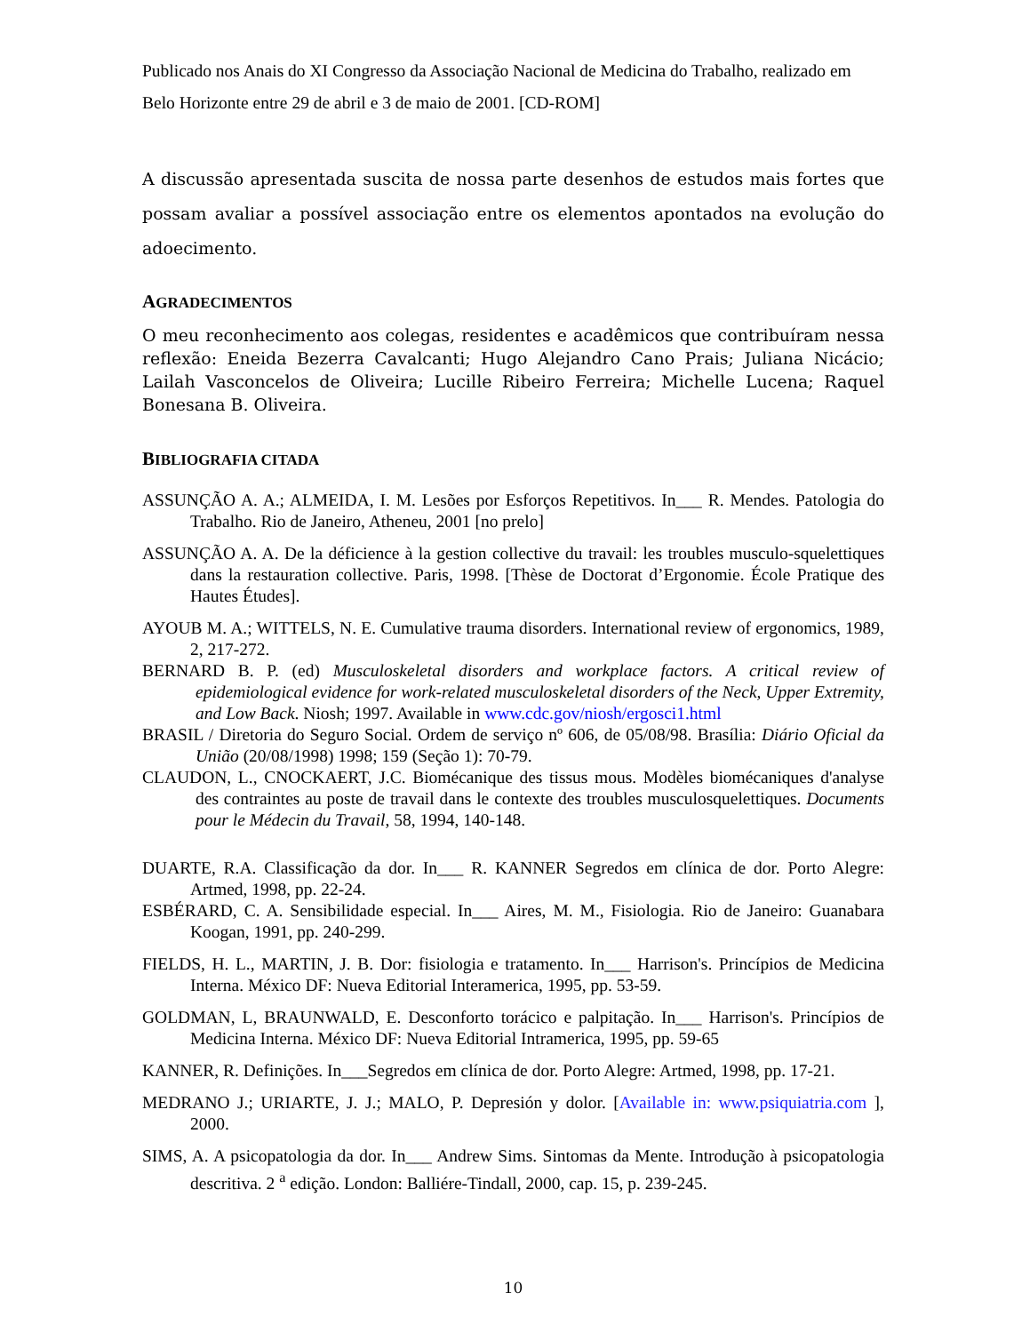Publicado nos Anais do XI Congresso da Associação Nacional de Medicina do Trabalho, realizado em Belo Horizonte entre 29 de abril e 3 de maio de 2001. [CD-ROM]
A discussão apresentada suscita de nossa parte desenhos de estudos mais fortes que possam avaliar a possível associação entre os elementos apontados na evolução do adoecimento.
AGRADECIMENTOS
O meu reconhecimento aos colegas, residentes e acadêmicos que contribuíram nessa reflexão: Eneida Bezerra Cavalcanti; Hugo Alejandro Cano Prais; Juliana Nicácio; Lailah Vasconcelos de Oliveira; Lucille Ribeiro Ferreira; Michelle Lucena; Raquel Bonesana B. Oliveira.
BIBLIOGRAFIA CITADA
ASSUNÇÃO A. A.; ALMEIDA, I. M. Lesões por Esforços Repetitivos. In___ R. Mendes. Patologia do Trabalho. Rio de Janeiro, Atheneu, 2001 [no prelo]
ASSUNÇÃO A. A. De la déficience à la gestion collective du travail: les troubles musculo-squelettiques dans la restauration collective. Paris, 1998. [Thèse de Doctorat d’Ergonomie. École Pratique des Hautes Études].
AYOUB M. A.; WITTELS, N. E. Cumulative trauma disorders. International review of ergonomics, 1989, 2, 217-272.
BERNARD B. P. (ed) Musculoskeletal disorders and workplace factors. A critical review of epidemiological evidence for work-related musculoskeletal disorders of the Neck, Upper Extremity, and Low Back. Niosh; 1997. Available in www.cdc.gov/niosh/ergosci1.html
BRASIL / Diretoria do Seguro Social. Ordem de serviço nº 606, de 05/08/98. Brasília: Diário Oficial da União (20/08/1998) 1998; 159 (Seção 1): 70-79.
CLAUDON, L., CNOCKAERT, J.C. Biomécanique des tissus mous. Modèles biomécaniques d'analyse des contraintes au poste de travail dans le contexte des troubles musculosquelettiques. Documents pour le Médecin du Travail, 58, 1994, 140-148.
DUARTE, R.A. Classificação da dor. In___ R. KANNER Segredos em clínica de dor. Porto Alegre: Artmed, 1998, pp. 22-24.
ESBÉRARD, C. A. Sensibilidade especial. In___ Aires, M. M., Fisiologia. Rio de Janeiro: Guanabara Koogan, 1991, pp. 240-299.
FIELDS, H. L., MARTIN, J. B. Dor: fisiologia e tratamento. In___ Harrison's. Princípios de Medicina Interna. México DF: Nueva Editorial Interamerica, 1995, pp. 53-59.
GOLDMAN, L, BRAUNWALD, E. Desconforto torácico e palpitação. In___ Harrison's. Princípios de Medicina Interna. México DF: Nueva Editorial Intramerica, 1995, pp. 59-65
KANNER, R. Definições. In___Segredos em clínica de dor. Porto Alegre: Artmed, 1998, pp. 17-21.
MEDRANO J.; URIARTE, J. J.; MALO, P. Depresión y dolor. [Available in: www.psiquiatria.com ], 2000.
SIMS, A. A psicopatologia da dor. In___ Andrew Sims. Sintomas da Mente. Introdução à psicopatologia descritiva. 2 <sup>a</sup> edição. London: Balliére-Tindall, 2000, cap. 15, p. 239-245.
10